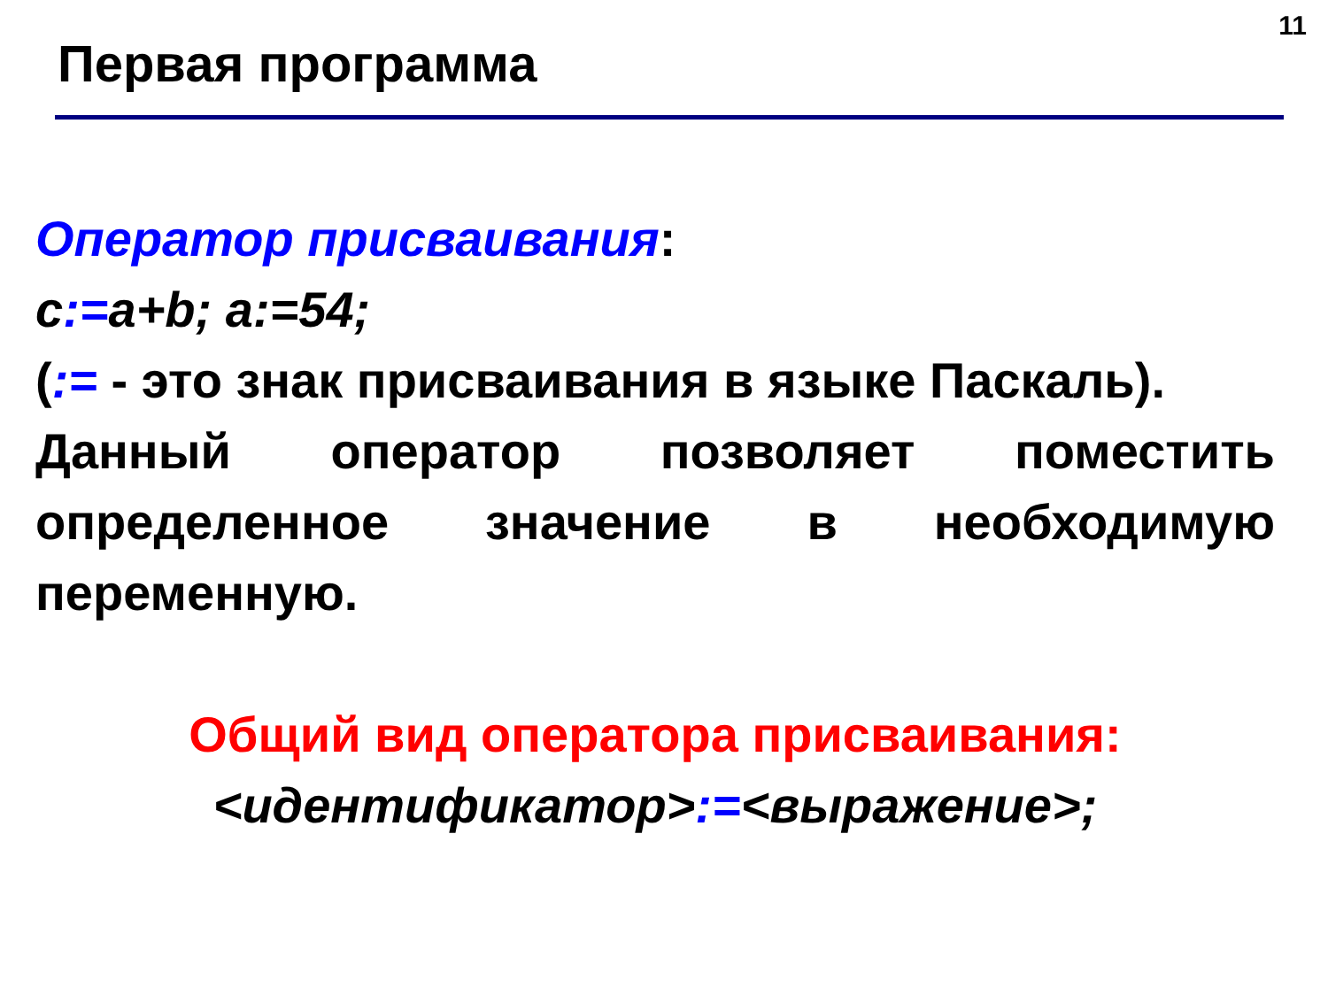11
Первая программа
Оператор присваивания:
c:=a+b; a:=54;
(:= - это знак присваивания в языке Паскаль).
Данный оператор позволяет поместить определенное значение в необходимую переменную.
Общий вид оператора присваивания:
<идентификатор>:=<выражение>;